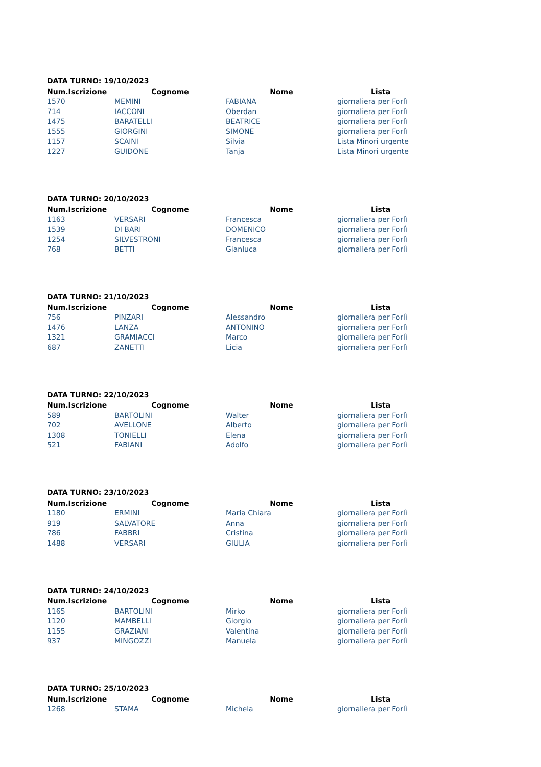DATA TURNO: 19/10/2023
| Num.Iscrizione | Cognome | Nome | Lista |
| --- | --- | --- | --- |
| 1570 | MEMINI | FABIANA | giornaliera per Forlì |
| 714 | IACCONI | Oberdan | giornaliera per Forlì |
| 1475 | BARATELLI | BEATRICE | giornaliera per Forlì |
| 1555 | GIORGINI | SIMONE | giornaliera per Forlì |
| 1157 | SCAINI | Silvia | Lista Minori urgente |
| 1227 | GUIDONE | Tanja | Lista Minori urgente |
DATA TURNO: 20/10/2023
| Num.Iscrizione | Cognome | Nome | Lista |
| --- | --- | --- | --- |
| 1163 | VERSARI | Francesca | giornaliera per Forlì |
| 1539 | DI BARI | DOMENICO | giornaliera per Forlì |
| 1254 | SILVESTRONI | Francesca | giornaliera per Forlì |
| 768 | BETTI | Gianluca | giornaliera per Forlì |
DATA TURNO: 21/10/2023
| Num.Iscrizione | Cognome | Nome | Lista |
| --- | --- | --- | --- |
| 756 | PINZARI | Alessandro | giornaliera per Forlì |
| 1476 | LANZA | ANTONINO | giornaliera per Forlì |
| 1321 | GRAMIACCI | Marco | giornaliera per Forlì |
| 687 | ZANETTI | Licia | giornaliera per Forlì |
DATA TURNO: 22/10/2023
| Num.Iscrizione | Cognome | Nome | Lista |
| --- | --- | --- | --- |
| 589 | BARTOLINI | Walter | giornaliera per Forlì |
| 702 | AVELLONE | Alberto | giornaliera per Forlì |
| 1308 | TONIELLI | Elena | giornaliera per Forlì |
| 521 | FABIANI | Adolfo | giornaliera per Forlì |
DATA TURNO: 23/10/2023
| Num.Iscrizione | Cognome | Nome | Lista |
| --- | --- | --- | --- |
| 1180 | ERMINI | Maria Chiara | giornaliera per Forlì |
| 919 | SALVATORE | Anna | giornaliera per Forlì |
| 786 | FABBRI | Cristina | giornaliera per Forlì |
| 1488 | VERSARI | GIULIA | giornaliera per Forlì |
DATA TURNO: 24/10/2023
| Num.Iscrizione | Cognome | Nome | Lista |
| --- | --- | --- | --- |
| 1165 | BARTOLINI | Mirko | giornaliera per Forlì |
| 1120 | MAMBELLI | Giorgio | giornaliera per Forlì |
| 1155 | GRAZIANI | Valentina | giornaliera per Forlì |
| 937 | MINGOZZI | Manuela | giornaliera per Forlì |
DATA TURNO: 25/10/2023
| Num.Iscrizione | Cognome | Nome | Lista |
| --- | --- | --- | --- |
| 1268 | STAMA | Michela | giornaliera per Forlì |